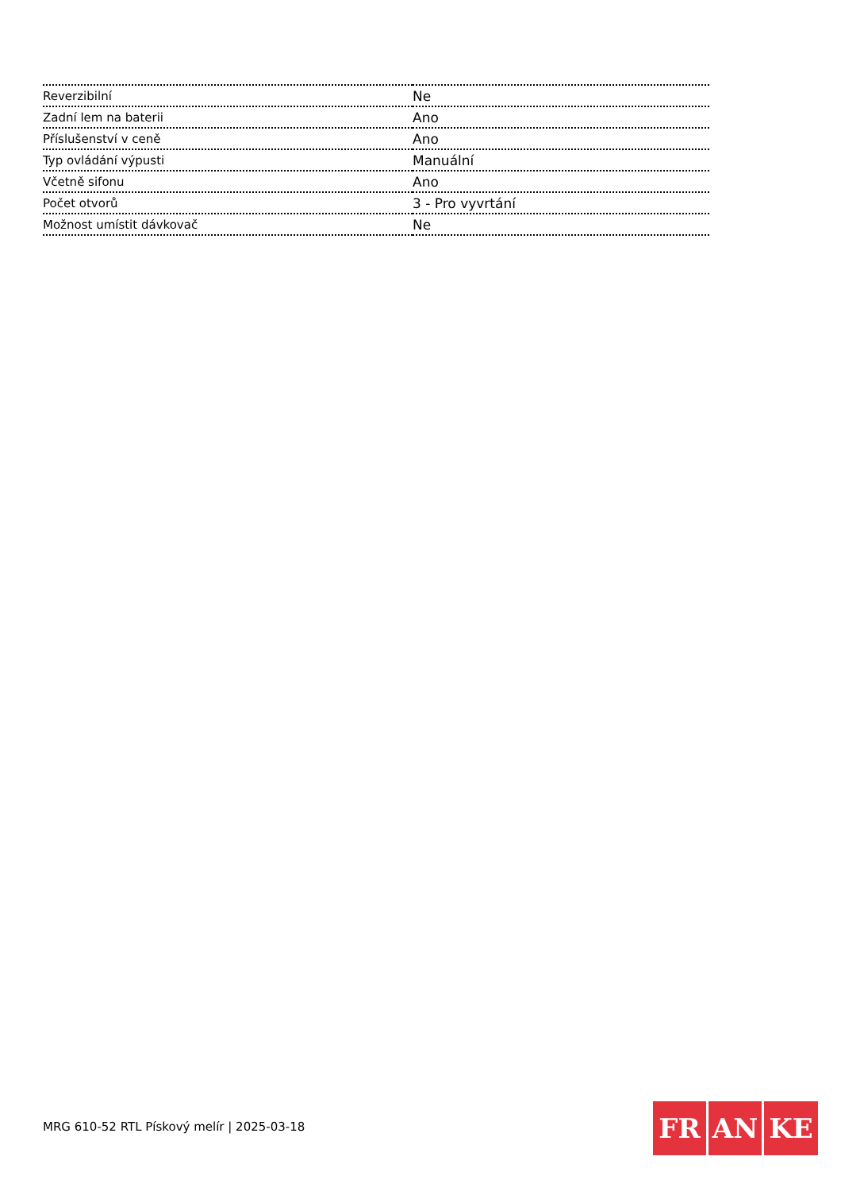| Reverzibilní | Ne |
| Zadní lem na baterii | Ano |
| Příslušenství v ceně | Ano |
| Typ ovládání výpusti | Manuální |
| Včetně sifonu | Ano |
| Počet otvorů | 3 - Pro vyvrtání |
| Možnost umístit dávkovač | Ne |
MRG 610-52 RTL Pískový melír | 2025-03-18
FR AN KE